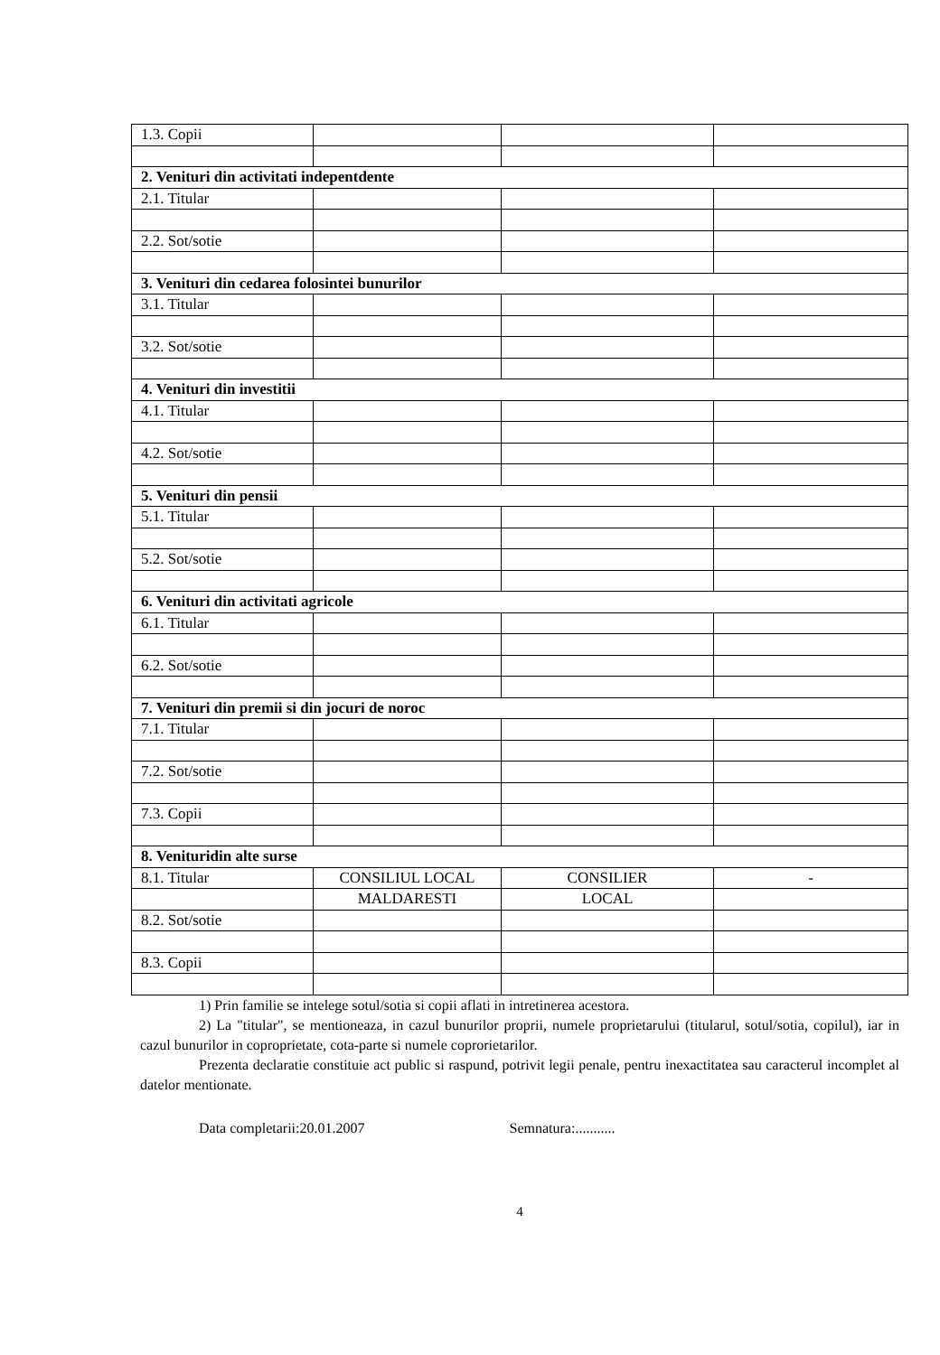| 1.3. Copii | | | |
| 2. Venituri din activitati indepentdente | | | |
| 2.1. Titular | | | |
| 2.2. Sot/sotie | | | |
| 3. Venituri din cedarea folosintei bunurilor | | | |
| 3.1. Titular | | | |
| 3.2. Sot/sotie | | | |
| 4. Venituri din investitii | | | |
| 4.1. Titular | | | |
| 4.2. Sot/sotie | | | |
| 5. Venituri din pensii | | | |
| 5.1. Titular | | | |
| 5.2. Sot/sotie | | | |
| 6. Venituri din activitati agricole | | | |
| 6.1. Titular | | | |
| 6.2. Sot/sotie | | | |
| 7. Venituri din premii si din jocuri de noroc | | | |
| 7.1. Titular | | | |
| 7.2. Sot/sotie | | | |
| 7.3. Copii | | | |
| 8. Venituridin alte surse | | | |
| 8.1. Titular | CONSILIUL LOCAL | CONSILIER | - |
| | MALDARESTI | LOCAL | |
| 8.2. Sot/sotie | | | |
| 8.3. Copii | | | |
1) Prin familie se intelege sotul/sotia si copii aflati in intretinerea acestora.
2) La "titular", se mentioneaza, in cazul bunurilor proprii, numele proprietarului (titularul, sotul/sotia, copilul), iar in cazul bunurilor in coproprietate, cota-parte si numele coprorietarilor.
Prezenta declaratie constituie act public si raspund, potrivit legii penale, pentru inexactitatea sau caracterul incomplet al datelor mentionate.
Data completarii:20.01.2007 Semnatura:...........
4